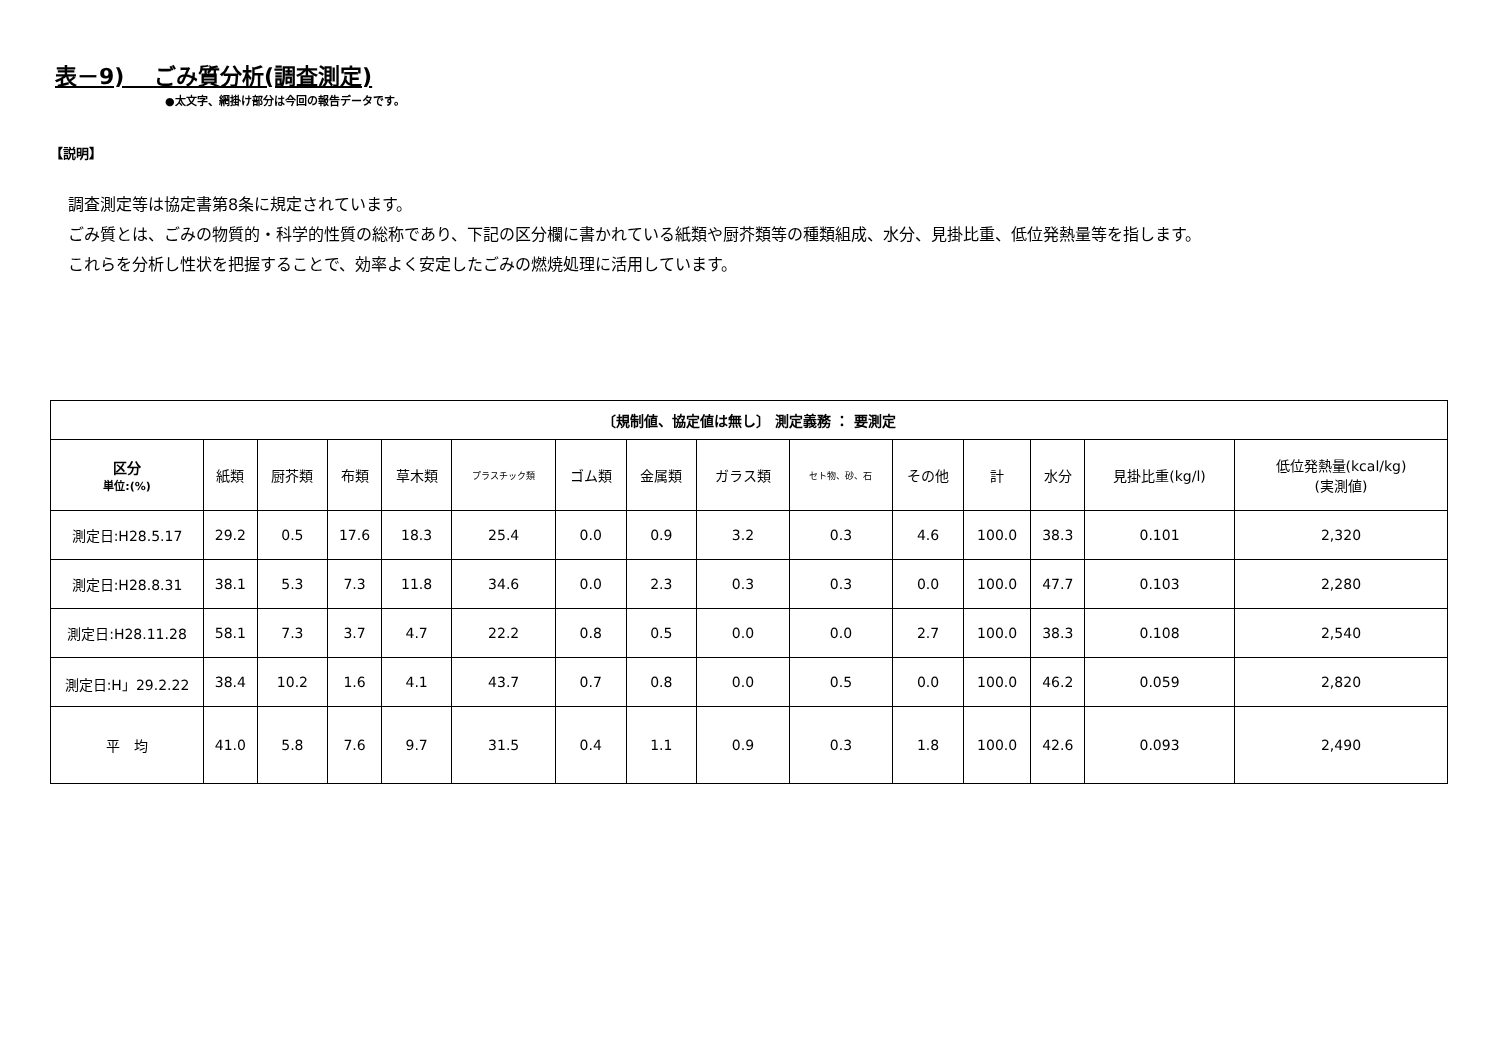表－9)　 ごみ質分析(調査測定)
●太文字、網掛け部分は今回の報告データです。
【説明】
調査測定等は協定書第8条に規定されています。
ごみ質とは、ごみの物質的・科学的性質の総称であり、下記の区分欄に書かれている紙類や厨芥類等の種類組成、水分、見掛比重、低位発熱量等を指します。
これらを分析し性状を把握することで、効率よく安定したごみの燃焼処理に活用しています。
| 〔規制値、協定値は無し〕 測定義務 ： 要測定 | | | | | | | | | | | | | | |
| --- | --- | --- | --- | --- | --- | --- | --- | --- | --- | --- | --- | --- | --- | --- |
| 区分 単位:(%) | 紙類 | 厨芥類 | 布類 | 草木類 | プラスチック類 | ゴム類 | 金属類 | ガラス類 | セト物、砂、石 | その他 | 計 | 水分 | 見掛比重(kg/l) | 低位発熱量(kcal/kg) (実測値) |
| 測定日:H28.5.17 | 29.2 | 0.5 | 17.6 | 18.3 | 25.4 | 0.0 | 0.9 | 3.2 | 0.3 | 4.6 | 100.0 | 38.3 | 0.101 | 2,320 |
| 測定日:H28.8.31 | 38.1 | 5.3 | 7.3 | 11.8 | 34.6 | 0.0 | 2.3 | 0.3 | 0.3 | 0.0 | 100.0 | 47.7 | 0.103 | 2,280 |
| 測定日:H28.11.28 | 58.1 | 7.3 | 3.7 | 4.7 | 22.2 | 0.8 | 0.5 | 0.0 | 0.0 | 2.7 | 100.0 | 38.3 | 0.108 | 2,540 |
| 測定日:H」29.2.22 | 38.4 | 10.2 | 1.6 | 4.1 | 43.7 | 0.7 | 0.8 | 0.0 | 0.5 | 0.0 | 100.0 | 46.2 | 0.059 | 2,820 |
| 平 均 | 41.0 | 5.8 | 7.6 | 9.7 | 31.5 | 0.4 | 1.1 | 0.9 | 0.3 | 1.8 | 100.0 | 42.6 | 0.093 | 2,490 |